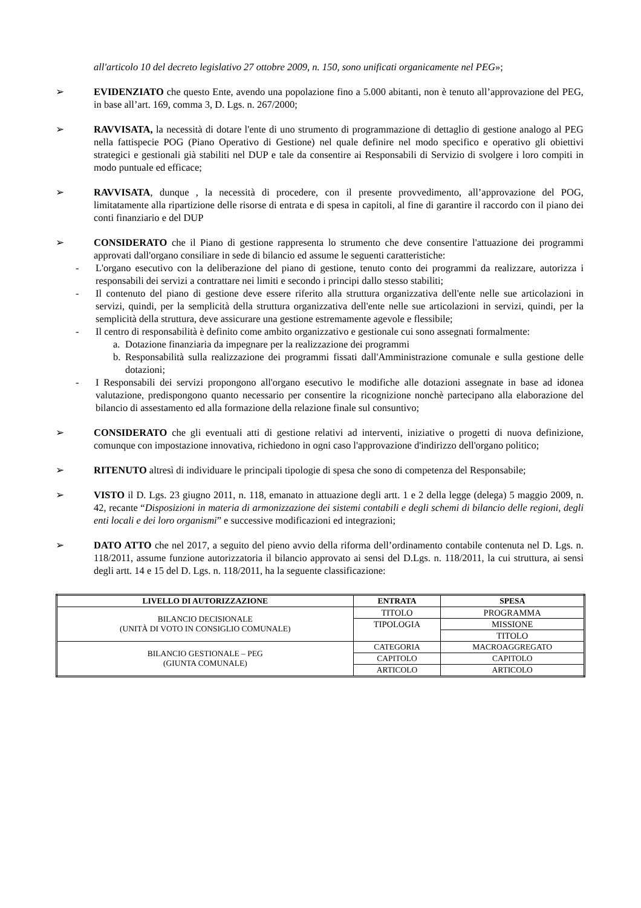all'articolo 10 del decreto legislativo 27 ottobre 2009, n. 150, sono unificati organicamente nel PEG»;
➢ EVIDENZIATO che questo Ente, avendo una popolazione fino a 5.000 abitanti, non è tenuto all’approvazione del PEG, in base all’art. 169, comma 3, D. Lgs. n. 267/2000;
➢ RAVVISATA, la necessità di dotare l'ente di uno strumento di programmazione di dettaglio di gestione analogo al PEG nella fattispecie POG (Piano Operativo di Gestione) nel quale definire nel modo specifico e operativo gli obiettivi strategici e gestionali già stabiliti nel DUP e tale da consentire ai Responsabili di Servizio di svolgere i loro compiti in modo puntuale ed efficace;
➢ RAVVISATA, dunque , la necessità di procedere, con il presente provvedimento, all’approvazione del POG, limitatamente alla ripartizione delle risorse di entrata e di spesa in capitoli, al fine di garantire il raccordo con il piano dei conti finanziario e del DUP
➢ CONSIDERATO che il Piano di gestione rappresenta lo strumento che deve consentire l'attuazione dei programmi approvati dall'organo consiliare in sede di bilancio ed assume le seguenti caratteristiche:
- L'organo esecutivo con la deliberazione del piano di gestione, tenuto conto dei programmi da realizzare, autorizza i responsabili dei servizi a contrattare nei limiti e secondo i principi dallo stesso stabiliti;
- Il contenuto del piano di gestione deve essere riferito alla struttura organizzativa dell'ente nelle sue articolazioni in servizi, quindi, per la semplicità della struttura organizzativa dell'ente nelle sue articolazioni in servizi, quindi, per la semplicità della struttura, deve assicurare una gestione estremamente agevole e flessibile;
- Il centro di responsabilità è definito come ambito organizzativo e gestionale cui sono assegnati formalmente:
a. Dotazione finanziaria da impegnare per la realizzazione dei programmi
b. Responsabilità sulla realizzazione dei programmi fissati dall'Amministrazione comunale e sulla gestione delle dotazioni;
- I Responsabili dei servizi propongono all'organo esecutivo le modifiche alle dotazioni assegnate in base ad idonea valutazione, predispongono quanto necessario per consentire la ricognizione nonchè partecipano alla elaborazione del bilancio di assestamento ed alla formazione della relazione finale sul consuntivo;
➢ CONSIDERATO che gli eventuali atti di gestione relativi ad interventi, iniziative o progetti di nuova definizione, comunque con impostazione innovativa, richiedono in ogni caso l'approvazione d'indirizzo dell'organo politico;
➢ RITENUTO altresì di individuare le principali tipologie di spesa che sono di competenza del Responsabile;
➢ VISTO il D. Lgs. 23 giugno 2011, n. 118, emanato in attuazione degli artt. 1 e 2 della legge (delega) 5 maggio 2009, n. 42, recante “Disposizioni in materia di armonizzazione dei sistemi contabili e degli schemi di bilancio delle regioni, degli enti locali e dei loro organismi” e successive modificazioni ed integrazioni;
➢ DATO ATTO che nel 2017, a seguito del pieno avvio della riforma dell’ordinamento contabile contenuta nel D. Lgs. n. 118/2011, assume funzione autorizzatoria il bilancio approvato ai sensi del D.Lgs. n. 118/2011, la cui struttura, ai sensi degli artt. 14 e 15 del D. Lgs. n. 118/2011, ha la seguente classificazione:
| LIVELLO DI AUTORIZZAZIONE | ENTRATA | SPESA |
| --- | --- | --- |
| BILANCIO DECISIONALE (UNITÀ DI VOTO IN CONSIGLIO COMUNALE) | TITOLO | PROGRAMMA |
| | TIPOLOGIA | MISSIONE |
| | | TITOLO |
| BILANCIO GESTIONALE – PEG (GIUNTA COMUNALE) | CATEGORIA | MACROAGGREGATO |
| | CAPITOLO | CAPITOLO |
| | ARTICOLO | ARTICOLO |